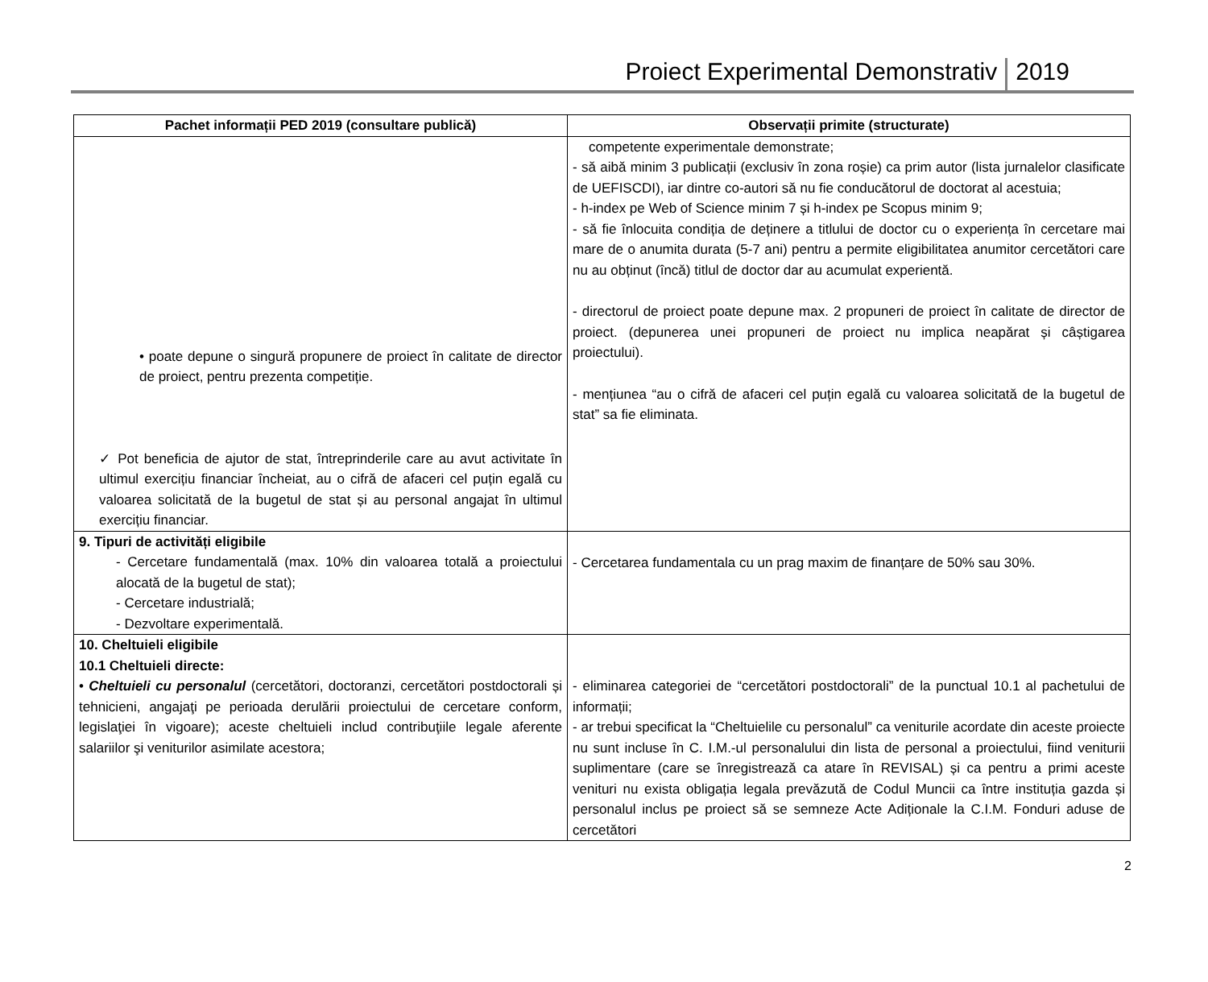Proiect Experimental Demonstrativ 2019
| Pachet informații PED 2019 (consultare publică) | Observații primite (structurate) |
| --- | --- |
| • poate depune o singură propunere de proiect în calitate de director de proiect, pentru prezenta competiție. ✓ Pot beneficia de ajutor de stat, întreprinderile care au avut activitate în ultimul exercițiu financiar încheiat, au o cifră de afaceri cel puțin egală cu valoarea solicitată de la bugetul de stat și au personal angajat în ultimul exercițiu financiar. | competente experimentale demonstrate; - să aibă minim 3 publicații (exclusiv în zona roșie) ca prim autor (lista jurnalelor clasificate de UEFISCDI), iar dintre co-autori să nu fie conducătorul de doctorat al acestuia; - h-index pe Web of Science minim 7 și h-index pe Scopus minim 9; - să fie înlocuita condiția de deținere a titlului de doctor cu o experiența în cercetare mai mare de o anumita durata (5-7 ani) pentru a permite eligibilitatea anumitor cercetători care nu au obținut (încă) titlul de doctor dar au acumulat experientă. - directorul de proiect poate depune max. 2 propuneri de proiect în calitate de director de proiect. (depunerea unei propuneri de proiect nu implica neapărat și câștigarea proiectului). - mențiunea “au o cifră de afaceri cel puțin egală cu valoarea solicitată de la bugetul de stat” sa fie eliminata. |
| 9. Tipuri de activități eligibile - Cercetare fundamentală (max. 10% din valoarea totală a proiectului alocată de la bugetul de stat); - Cercetare industrială; - Dezvoltare experimentală. | - Cercetarea fundamentala cu un prag maxim de finanțare de 50% sau 30%. |
| 10. Cheltuieli eligibile 10.1 Cheltuieli directe: • Cheltuieli cu personalul (cercetători, doctoranzi, cercetători postdoctorali și tehnicieni, angajaţi pe perioada derulării proiectului de cercetare conform, legislaţiei în vigoare); aceste cheltuieli includ contribuţiile legale aferente salariilor şi veniturilor asimilate acestora; | - eliminarea categoriei de “cercetători postdoctorali” de la punctual 10.1 al pachetului de informații; - ar trebui specificat la “Cheltuielile cu personalul” ca veniturile acordate din aceste proiecte nu sunt incluse în C. I.M.-ul personalului din lista de personal a proiectului, fiind veniturii suplimentare (care se înregistrează ca atare în REVISAL) și ca pentru a primi aceste venituri nu exista obligația legala prevăzută de Codul Muncii ca între instituția gazda și personalul inclus pe proiect să se semneze Acte Adiționale la C.I.M. Fonduri aduse de cercetători |
2